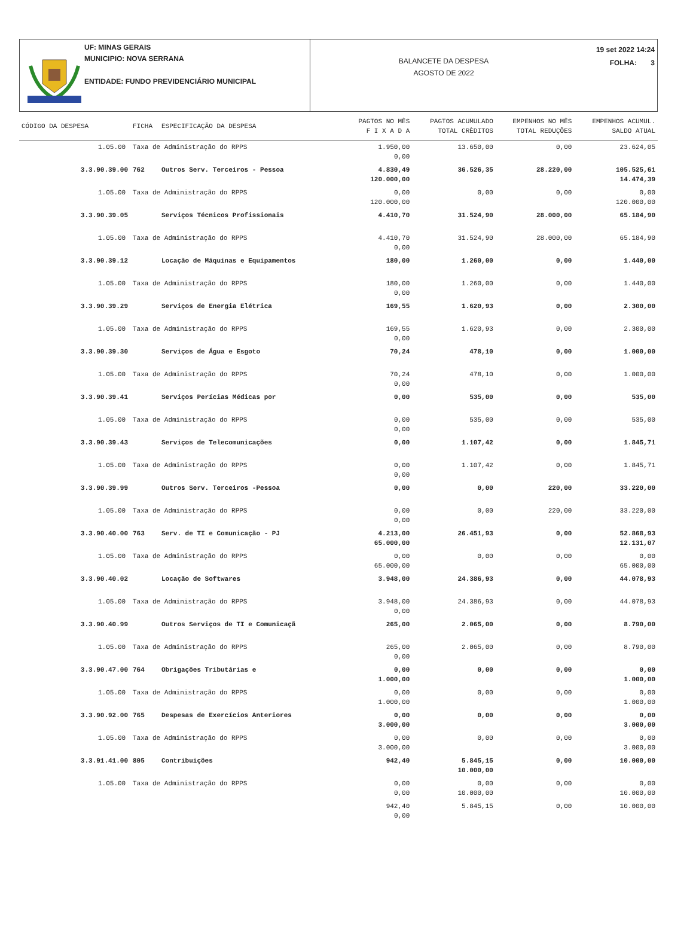UF: MINAS GERAIS
MUNICIPIO: NOVA SERRANA
ENTIDADE: FUNDO PREVIDENCIÁRIO MUNICIPAL
BALANCETE DA DESPESA
AGOSTO DE 2022
19 set 2022 14:24
FOLHA: 3
| CÓDIGO DA DESPESA | | FICHA | ESPECIFICAÇÃO DA DESPESA | PAGTOS NO MÊS F I X A D A | PAGTOS ACUMULADO TOTAL CRÈDITOS | EMPENHOS NO MÊS TOTAL REDUÇÕES | EMPENHOS ACUMUL. SALDO ATUAL |
| --- | --- | --- | --- | --- | --- | --- | --- |
| | 1.05.00 | Taxa de Administração do RPPS | | 1.950,00 0,00 | 13.650,00 | 0,00 | 23.624,05 |
| 3.3.90.39.00 | | 762 | Outros Serv. Terceiros - Pessoa | 4.830,49 120.000,00 | 36.526,35 | 28.220,00 | 105.525,61 14.474,39 |
| | 1.05.00 | Taxa de Administração do RPPS | | 0,00 120.000,00 | 0,00 | 0,00 | 0,00 120.000,00 |
| 3.3.90.39.05 | | | Serviços Técnicos Profissionais | 4.410,70 | 31.524,90 | 28.000,00 | 65.184,90 |
| | 1.05.00 | Taxa de Administração do RPPS | | 4.410,70 0,00 | 31.524,90 | 28.000,00 | 65.184,90 |
| 3.3.90.39.12 | | | Locação de Máquinas e Equipamentos | 180,00 | 1.260,00 | 0,00 | 1.440,00 |
| | 1.05.00 | Taxa de Administração do RPPS | | 180,00 0,00 | 1.260,00 | 0,00 | 1.440,00 |
| 3.3.90.39.29 | | | Serviços de Energia Elétrica | 169,55 | 1.620,93 | 0,00 | 2.300,00 |
| | 1.05.00 | Taxa de Administração do RPPS | | 169,55 0,00 | 1.620,93 | 0,00 | 2.300,00 |
| 3.3.90.39.30 | | | Serviços de Água e Esgoto | 70,24 | 478,10 | 0,00 | 1.000,00 |
| | 1.05.00 | Taxa de Administração do RPPS | | 70,24 0,00 | 478,10 | 0,00 | 1.000,00 |
| 3.3.90.39.41 | | | Serviços Perícias Médicas por | 0,00 | 535,00 | 0,00 | 535,00 |
| | 1.05.00 | Taxa de Administração do RPPS | | 0,00 0,00 | 535,00 | 0,00 | 535,00 |
| 3.3.90.39.43 | | | Serviços de Telecomunicações | 0,00 | 1.107,42 | 0,00 | 1.845,71 |
| | 1.05.00 | Taxa de Administração do RPPS | | 0,00 0,00 | 1.107,42 | 0,00 | 1.845,71 |
| 3.3.90.39.99 | | | Outros Serv. Terceiros -Pessoa | 0,00 | 0,00 | 220,00 | 33.220,00 |
| | 1.05.00 | Taxa de Administração do RPPS | | 0,00 0,00 | 0,00 | 220,00 | 33.220,00 |
| 3.3.90.40.00 | | 763 | Serv. de TI e Comunicação - PJ | 4.213,00 65.000,00 | 26.451,93 | 0,00 | 52.868,93 12.131,07 |
| | 1.05.00 | Taxa de Administração do RPPS | | 0,00 65.000,00 | 0,00 | 0,00 | 0,00 65.000,00 |
| 3.3.90.40.02 | | | Locação de Softwares | 3.948,00 | 24.386,93 | 0,00 | 44.078,93 |
| | 1.05.00 | Taxa de Administração do RPPS | | 3.948,00 0,00 | 24.386,93 | 0,00 | 44.078,93 |
| 3.3.90.40.99 | | | Outros Serviços de TI e Comunicaçã | 265,00 | 2.065,00 | 0,00 | 8.790,00 |
| | 1.05.00 | Taxa de Administração do RPPS | | 265,00 0,00 | 2.065,00 | 0,00 | 8.790,00 |
| 3.3.90.47.00 | | 764 | Obrigações Tributárias e | 0,00 1.000,00 | 0,00 | 0,00 | 0,00 1.000,00 |
| | 1.05.00 | Taxa de Administração do RPPS | | 0,00 1.000,00 | 0,00 | 0,00 | 0,00 1.000,00 |
| 3.3.90.92.00 | | 765 | Despesas de Exercícios Anteriores | 0,00 3.000,00 | 0,00 | 0,00 | 0,00 3.000,00 |
| | 1.05.00 | Taxa de Administração do RPPS | | 0,00 3.000,00 | 0,00 | 0,00 | 0,00 3.000,00 |
| 3.3.91.41.00 | | 805 | Contribuições | 942,40 | 5.845,15 10.000,00 | 0,00 | 10.000,00 |
| | 1.05.00 | Taxa de Administração do RPPS | | 0,00 0,00 | 0,00 10.000,00 | 0,00 | 0,00 10.000,00 |
| | | | | 942,40 0,00 | 5.845,15 | 0,00 | 10.000,00 |